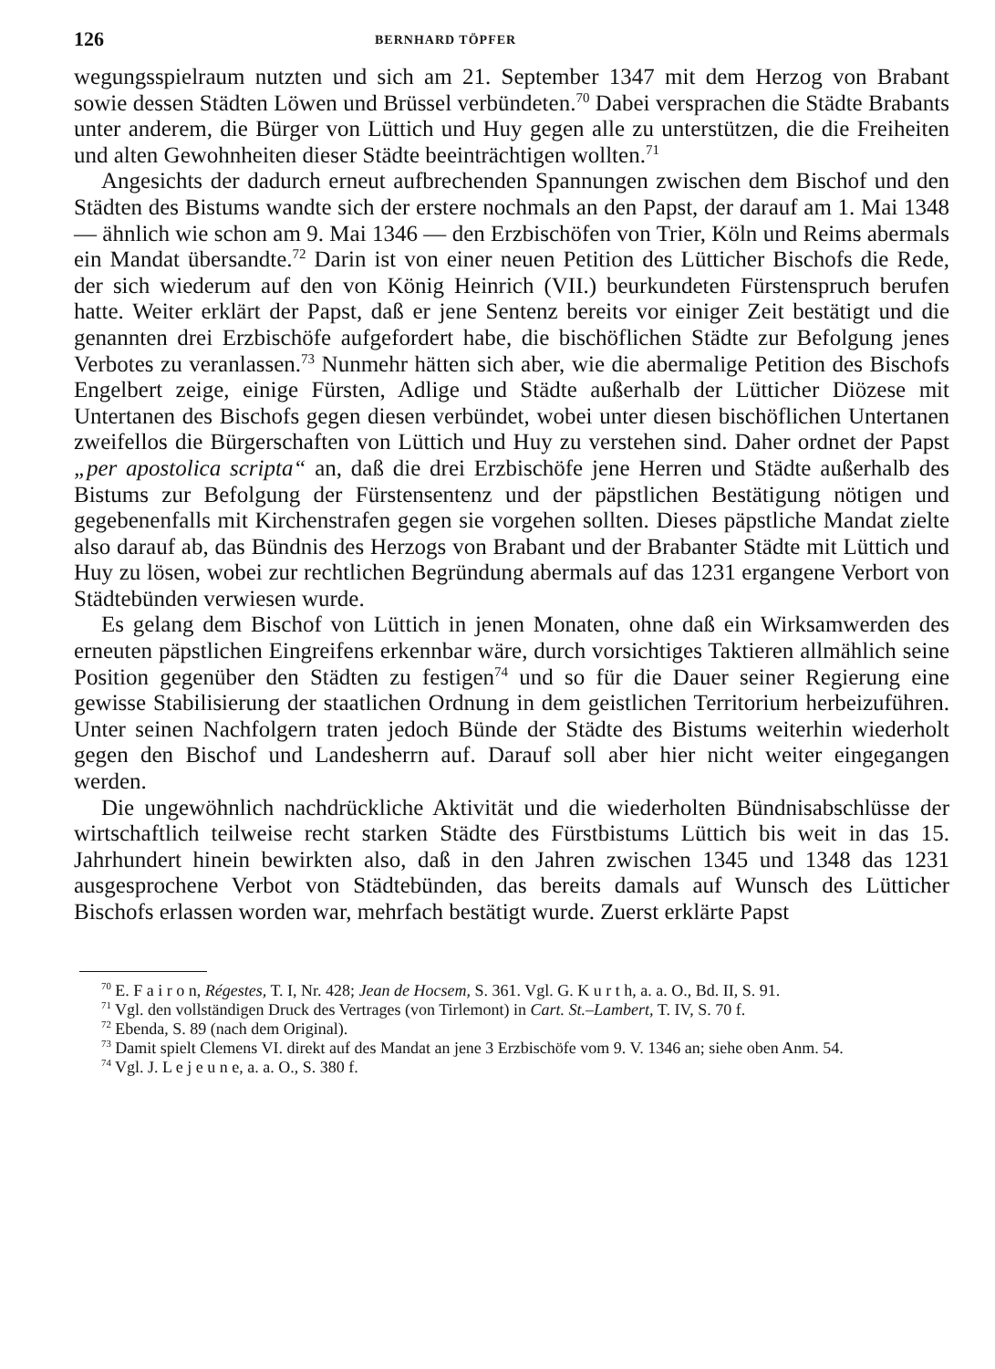126 BERNHARD TÖPFER
wegungsspielraum nutzten und sich am 21. September 1347 mit dem Herzog von Brabant sowie dessen Städten Löwen und Brüssel verbündeten.<sup>70</sup> Dabei versprachen die Städte Brabants unter anderem, die Bürger von Lüttich und Huy gegen alle zu unterstützen, die die Freiheiten und alten Gewohnheiten dieser Städte beeinträchtigen wollten.<sup>71</sup>
Angesichts der dadurch erneut aufbrechenden Spannungen zwischen dem Bischof und den Städten des Bistums wandte sich der erstere nochmals an den Papst, der darauf am 1. Mai 1348 — ähnlich wie schon am 9. Mai 1346 — den Erzbischöfen von Trier, Köln und Reims abermals ein Mandat übersandte.<sup>72</sup> Darin ist von einer neuen Petition des Lütticher Bischofs die Rede, der sich wiederum auf den von König Heinrich (VII.) beurkundeten Fürstenspruch berufen hatte. Weiter erklärt der Papst, daß er jene Sentenz bereits vor einiger Zeit bestätigt und die genannten drei Erzbischöfe aufgefordert habe, die bischöflichen Städte zur Befolgung jenes Verbotes zu veranlassen.<sup>73</sup> Nunmehr hätten sich aber, wie die abermalige Petition des Bischofs Engelbert zeige, einige Fürsten, Adlige und Städte außerhalb der Lütticher Diözese mit Untertanen des Bischofs gegen diesen verbündet, wobei unter diesen bischöflichen Untertanen zweifellos die Bürgerschaften von Lüttich und Huy zu verstehen sind. Daher ordnet der Papst „per apostolica scripta“ an, daß die drei Erzbischöfe jene Herren und Städte außerhalb des Bistums zur Befolgung der Fürstensentenz und der päpstlichen Bestätigung nötigen und gegebenenfalls mit Kirchenstrafen gegen sie vorgehen sollten. Dieses päpstliche Mandat zielte also darauf ab, das Bündnis des Herzogs von Brabant und der Brabanter Städte mit Lüttich und Huy zu lösen, wobei zur rechtlichen Begründung abermals auf das 1231 ergangene Verbort von Städtebünden verwiesen wurde.
Es gelang dem Bischof von Lüttich in jenen Monaten, ohne daß ein Wirksamwerden des erneuten päpstlichen Eingreifens erkennbar wäre, durch vorsichtiges Taktieren allmählich seine Position gegenüber den Städten zu festigen<sup>74</sup> und so für die Dauer seiner Regierung eine gewisse Stabilisierung der staatlichen Ordnung in dem geistlichen Territorium herbeizuführen. Unter seinen Nachfolgern traten jedoch Bünde der Städte des Bistums weiterhin wiederholt gegen den Bischof und Landesherrn auf. Darauf soll aber hier nicht weiter eingegangen werden.
Die ungewöhnlich nachdrückliche Aktivität und die wiederholten Bündnisabschlüsse der wirtschaftlich teilweise recht starken Städte des Fürstbistums Lüttich bis weit in das 15. Jahrhundert hinein bewirkten also, daß in den Jahren zwischen 1345 und 1348 das 1231 ausgesprochene Verbot von Städtebünden, das bereits damals auf Wunsch des Lütticher Bischofs erlassen worden war, mehrfach bestätigt wurde. Zuerst erklärte Papst
<sup>70</sup> E. F a i r o n, Régestes, T. I, Nr. 428; Jean de Hocsem, S. 361. Vgl. G. K u r t h, a. a. O., Bd. II, S. 91.
<sup>71</sup> Vgl. den vollständigen Druck des Vertrages (von Tirlemont) in Cart. St.–Lambert, T. IV, S. 70 f.
<sup>72</sup> Ebenda, S. 89 (nach dem Original).
<sup>73</sup> Damit spielt Clemens VI. direkt auf des Mandat an jene 3 Erzbischöfe vom 9. V. 1346 an; siehe oben Anm. 54.
<sup>74</sup> Vgl. J. L e j e u n e, a. a. O., S. 380 f.